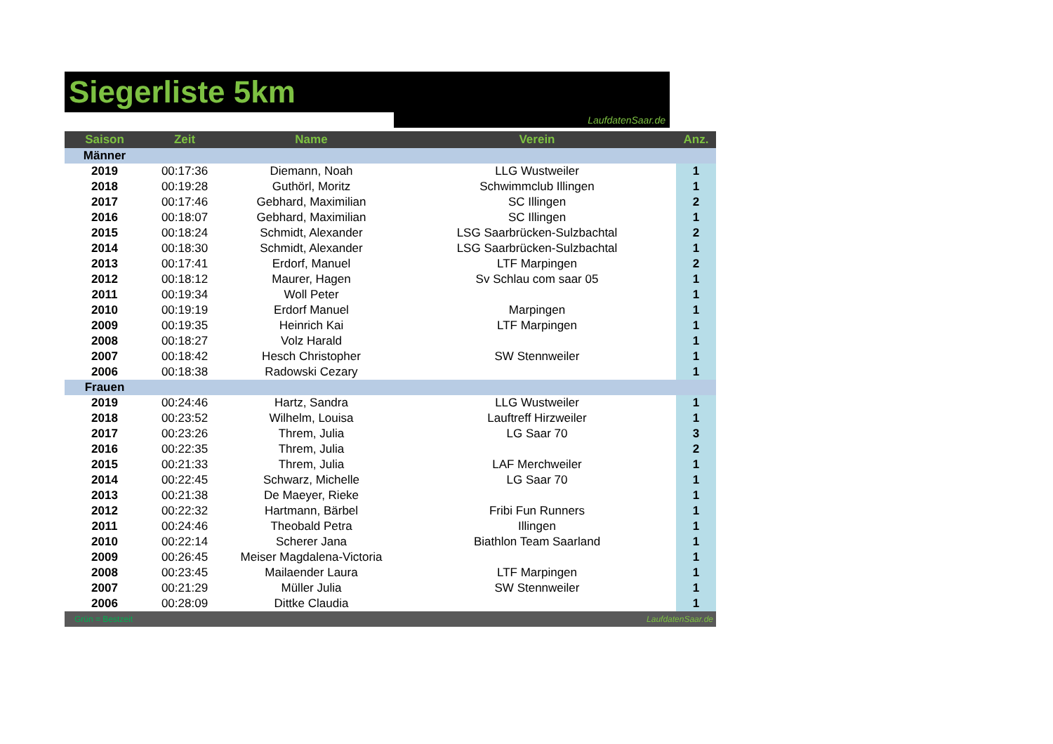Siegerliste 5km
LaufdatenSaar.de
| Saison | Zeit | Name | Verein | Anz. |
| --- | --- | --- | --- | --- |
| Männer | | | | |
| 2019 | 00:17:36 | Diemann, Noah | LLG Wustweiler | 1 |
| 2018 | 00:19:28 | Guthörl, Moritz | Schwimmclub Illingen | 1 |
| 2017 | 00:17:46 | Gebhard, Maximilian | SC Illingen | 2 |
| 2016 | 00:18:07 | Gebhard, Maximilian | SC Illingen | 1 |
| 2015 | 00:18:24 | Schmidt, Alexander | LSG Saarbrücken-Sulzbachtal | 2 |
| 2014 | 00:18:30 | Schmidt, Alexander | LSG Saarbrücken-Sulzbachtal | 1 |
| 2013 | 00:17:41 | Erdorf, Manuel | LTF Marpingen | 2 |
| 2012 | 00:18:12 | Maurer, Hagen | Sv Schlau com saar 05 | 1 |
| 2011 | 00:19:34 | Woll Peter | | 1 |
| 2010 | 00:19:19 | Erdorf Manuel | Marpingen | 1 |
| 2009 | 00:19:35 | Heinrich Kai | LTF Marpingen | 1 |
| 2008 | 00:18:27 | Volz Harald | | 1 |
| 2007 | 00:18:42 | Hesch Christopher | SW Stennweiler | 1 |
| 2006 | 00:18:38 | Radowski Cezary | | 1 |
| Frauen | | | | |
| 2019 | 00:24:46 | Hartz, Sandra | LLG Wustweiler | 1 |
| 2018 | 00:23:52 | Wilhelm, Louisa | Lauftreff Hirzweiler | 1 |
| 2017 | 00:23:26 | Threm, Julia | LG Saar 70 | 3 |
| 2016 | 00:22:35 | Threm, Julia | | 2 |
| 2015 | 00:21:33 | Threm, Julia | LAF Merchweiler | 1 |
| 2014 | 00:22:45 | Schwarz, Michelle | LG Saar 70 | 1 |
| 2013 | 00:21:38 | De Maeyer, Rieke | | 1 |
| 2012 | 00:22:32 | Hartmann, Bärbel | Fribi Fun Runners | 1 |
| 2011 | 00:24:46 | Theobald Petra | Illingen | 1 |
| 2010 | 00:22:14 | Scherer Jana | Biathlon Team Saarland | 1 |
| 2009 | 00:26:45 | Meiser Magdalena-Victoria | | 1 |
| 2008 | 00:23:45 | Mailaender Laura | LTF Marpingen | 1 |
| 2007 | 00:21:29 | Müller Julia | SW Stennweiler | 1 |
| 2006 | 00:28:09 | Dittke Claudia | | 1 |
| Grün = Bestzeit | | | LaufdatenSaar.de | |